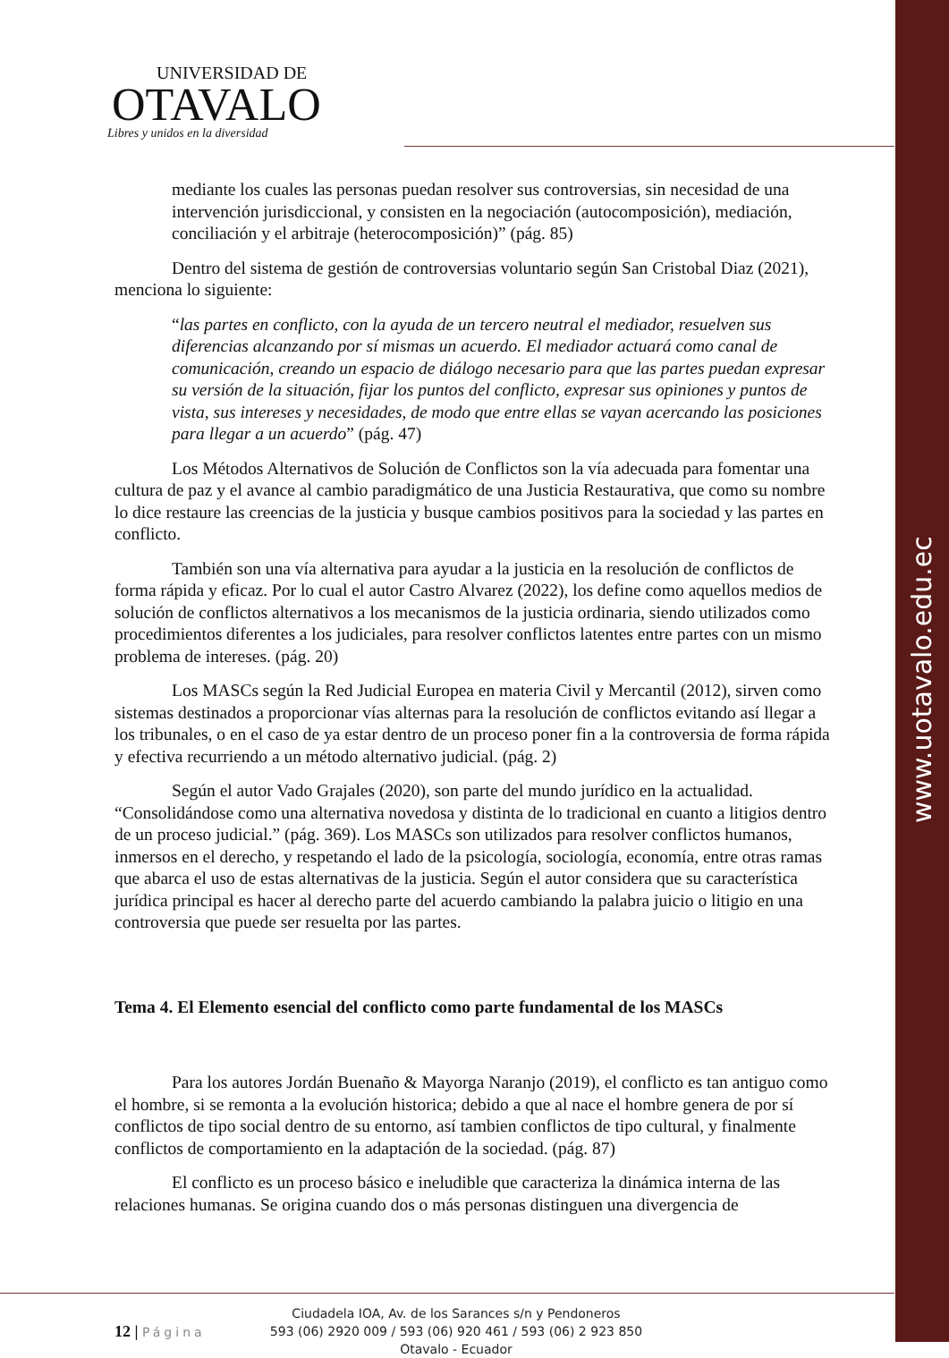www.uotavalo.edu.ec
UNIVERSIDAD DE
OTAVALO
Libres y unidos en la diversidad
mediante los cuales las personas puedan resolver sus controversias, sin necesidad de una intervención jurisdiccional, y consisten en la negociación (autocomposición), mediación, conciliación y el arbitraje (heterocomposición)” (pág. 85)
Dentro del sistema de gestión de controversias voluntario según San Cristobal Diaz (2021), menciona lo siguiente:
“las partes en conflicto, con la ayuda de un tercero neutral el mediador, resuelven sus diferencias alcanzando por sí mismas un acuerdo. El mediador actuará como canal de comunicación, creando un espacio de diálogo necesario para que las partes puedan expresar su versión de la situación, fijar los puntos del conflicto, expresar sus opiniones y puntos de vista, sus intereses y necesidades, de modo que entre ellas se vayan acercando las posiciones para llegar a un acuerdo” (pág. 47)
Los Métodos Alternativos de Solución de Conflictos son la vía adecuada para fomentar una cultura de paz y el avance al cambio paradigmático de una Justicia Restaurativa, que como su nombre lo dice restaure las creencias de la justicia y busque cambios positivos para la sociedad y las partes en conflicto.
También son una vía alternativa para ayudar a la justicia en la resolución de conflictos de forma rápida y eficaz. Por lo cual el autor Castro Alvarez (2022), los define como aquellos medios de solución de conflictos alternativos a los mecanismos de la justicia ordinaria, siendo utilizados como procedimientos diferentes a los judiciales, para resolver conflictos latentes entre partes con un mismo problema de intereses. (pág. 20)
Los MASCs según la Red Judicial Europea en materia Civil y Mercantil (2012), sirven como sistemas destinados a proporcionar vías alternas para la resolución de conflictos evitando así llegar a los tribunales, o en el caso de ya estar dentro de un proceso poner fin a la controversia de forma rápida y efectiva recurriendo a un método alternativo judicial. (pág. 2)
Según el autor Vado Grajales (2020), son parte del mundo jurídico en la actualidad. “Consolidándose como una alternativa novedosa y distinta de lo tradicional en cuanto a litigios dentro de un proceso judicial.” (pág. 369). Los MASCs son utilizados para resolver conflictos humanos, inmersos en el derecho, y respetando el lado de la psicología, sociología, economía, entre otras ramas que abarca el uso de estas alternativas de la justicia. Según el autor considera que su característica jurídica principal es hacer al derecho parte del acuerdo cambiando la palabra juicio o litigio en una controversia que puede ser resuelta por las partes.
Tema 4. El Elemento esencial del conflicto como parte fundamental de los MASCs
Para los autores Jordán Buenaño & Mayorga Naranjo (2019), el conflicto es tan antiguo como el hombre, si se remonta a la evolución historica; debido a que al nace el hombre genera de por sí conflictos de tipo social dentro de su entorno, así tambien conflictos de tipo cultural, y finalmente conflictos de comportamiento en la adaptación de la sociedad. (pág. 87)
El conflicto es un proceso básico e ineludible que caracteriza la dinámica interna de las relaciones humanas. Se origina cuando dos o más personas distinguen una divergencia de
12 | Página
Ciudadela IOA, Av. de los Sarances s/n y Pendoneros
593 (06) 2920 009 / 593 (06) 920 461 / 593 (06) 2 923 850
Otavalo - Ecuador